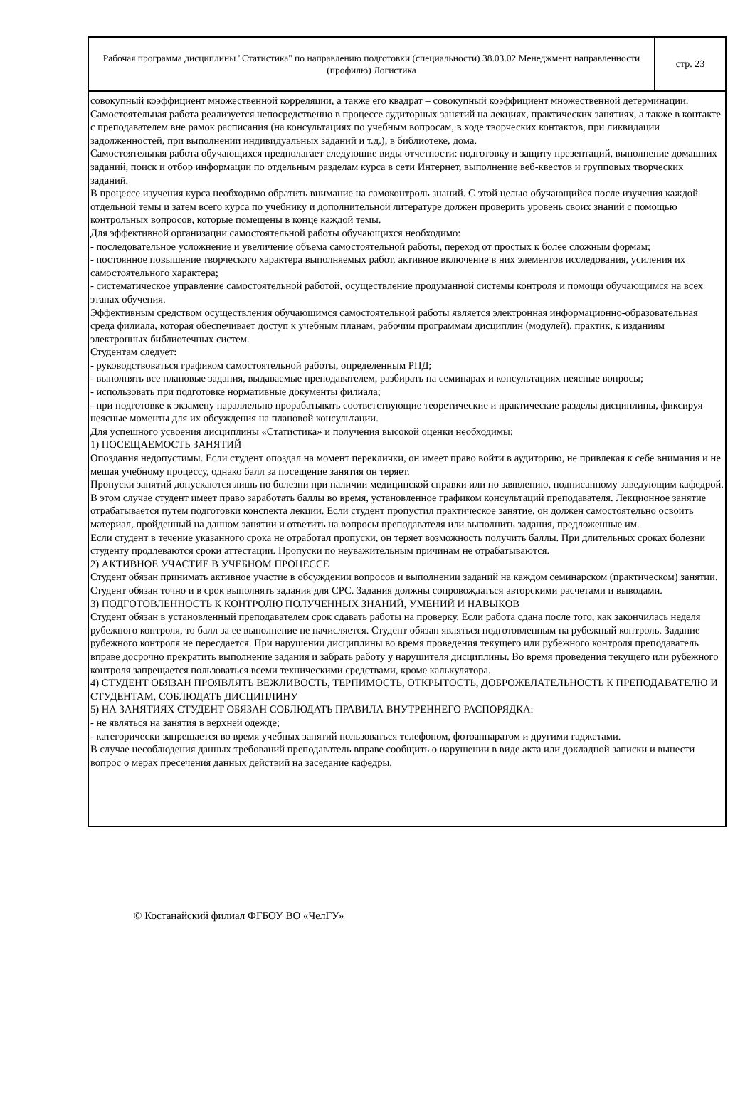Рабочая программа дисциплины "Статистика" по направлению подготовки (специальности) 38.03.02 Менеджмент направленности (профилю) Логистика
стр. 23
совокупный коэффициент множественной корреляции, а также его квадрат – совокупный коэффициент множественной детерминации.
Самостоятельная работа реализуется непосредственно в процессе аудиторных занятий на лекциях, практических занятиях, а также в контакте с преподавателем вне рамок расписания (на консультациях по учебным вопросам, в ходе творческих контактов, при ликвидации задолженностей, при выполнении индивидуальных заданий и т.д.), в библиотеке, дома.
Самостоятельная работа обучающихся предполагает следующие виды отчетности: подготовку и защиту презентаций, выполнение домашних заданий, поиск и отбор информации по отдельным разделам курса в сети Интернет, выполнение веб-квестов и групповых творческих заданий.
В процессе изучения курса необходимо обратить внимание на самоконтроль знаний. С этой целью обучающийся после изучения каждой отдельной темы и затем всего курса по учебнику и дополнительной литературе должен проверить уровень своих знаний с помощью контрольных вопросов, которые помещены в конце каждой темы.
Для эффективной организации самостоятельной работы обучающихся необходимо:
- последовательное усложнение и увеличение объема самостоятельной работы, переход от простых к более сложным формам;
- постоянное повышение творческого характера выполняемых работ, активное включение в них элементов исследования, усиления их самостоятельного характера;
- систематическое управление самостоятельной работой, осуществление продуманной системы контроля и помощи обучающимся на всех этапах обучения.
Эффективным средством осуществления обучающимся самостоятельной работы является электронная информационно-образовательная среда филиала, которая обеспечивает доступ к учебным планам, рабочим программам дисциплин (модулей), практик, к изданиям электронных библиотечных систем.
Студентам следует:
- руководствоваться графиком самостоятельной работы, определенным РПД;
- выполнять все плановые задания, выдаваемые преподавателем, разбирать на семинарах и консультациях неясные вопросы;
- использовать при подготовке нормативные документы филиала;
- при подготовке к экзамену параллельно прорабатывать соответствующие теоретические и практические разделы дисциплины, фиксируя неясные моменты для их обсуждения на плановой консультации.
Для успешного усвоения дисциплины «Статистика» и получения высокой оценки необходимы:
1) ПОСЕЩАЕМОСТЬ ЗАНЯТИЙ
Опоздания недопустимы. Если студент опоздал на момент переклички, он имеет право войти в аудиторию, не привлекая к себе внимания и не мешая учебному процессу, однако балл за посещение занятия он теряет.
Пропуски занятий допускаются лишь по болезни при наличии медицинской справки или по заявлению, подписанному заведующим кафедрой. В этом случае студент имеет право заработать баллы во время, установленное графиком консультаций преподавателя. Лекционное занятие отрабатывается путем подготовки конспекта лекции. Если студент пропустил практическое занятие, он должен самостоятельно освоить материал, пройденный на данном занятии и ответить на вопросы преподавателя или выполнить задания, предложенные им.
Если студент в течение указанного срока не отработал пропуски, он теряет возможность получить баллы. При длительных сроках болезни студенту продлеваются сроки аттестации. Пропуски по неуважительным причинам не отрабатываются.
2) АКТИВНОЕ УЧАСТИЕ В УЧЕБНОМ ПРОЦЕССЕ
Студент обязан принимать активное участие в обсуждении вопросов и выполнении заданий на каждом семинарском (практическом) занятии. Студент обязан точно и в срок выполнять задания для СРС. Задания должны сопровождаться авторскими расчетами и выводами.
3) ПОДГОТОВЛЕННОСТЬ К КОНТРОЛЮ ПОЛУЧЕННЫХ ЗНАНИЙ, УМЕНИЙ И НАВЫКОВ
Студент обязан в установленный преподавателем срок сдавать работы на проверку. Если работа сдана после того, как закончилась неделя рубежного контроля, то балл за ее выполнение не начисляется. Студент обязан являться подготовленным на рубежный контроль. Задание рубежного контроля не пересдается. При нарушении дисциплины во время проведения текущего или рубежного контроля преподаватель вправе досрочно прекратить выполнение задания и забрать работу у нарушителя дисциплины. Во время проведения текущего или рубежного контроля запрещается пользоваться всеми техническими средствами, кроме калькулятора.
4) СТУДЕНТ ОБЯЗАН ПРОЯВЛЯТЬ ВЕЖЛИВОСТЬ, ТЕРПИМОСТЬ, ОТКРЫТОСТЬ, ДОБРОЖЕЛАТЕЛЬНОСТЬ К ПРЕПОДАВАТЕЛЮ И СТУДЕНТАМ, СОБЛЮДАТЬ ДИСЦИПЛИНУ
5) НА ЗАНЯТИЯХ СТУДЕНТ ОБЯЗАН СОБЛЮДАТЬ ПРАВИЛА ВНУТРЕННЕГО РАСПОРЯДКА:
- не являться на занятия в верхней одежде;
- категорически запрещается во время учебных занятий пользоваться телефоном, фотоаппаратом и другими гаджетами.
В случае несоблюдения данных требований преподаватель вправе сообщить о нарушении в виде акта или докладной записки и вынести вопрос о мерах пресечения данных действий на заседание кафедры.
© Костанайский филиал ФГБОУ ВО «ЧелГУ»